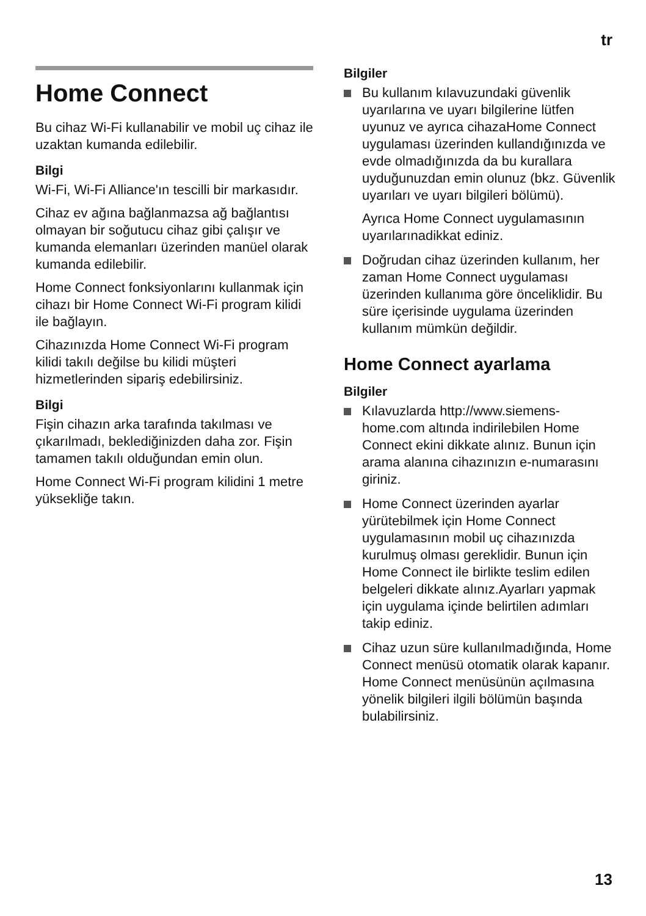tr
Home Connect
Bu cihaz Wi-Fi kullanabilir ve mobil uç cihaz ile uzaktan kumanda edilebilir.
Bilgi
Wi-Fi, Wi-Fi Alliance'ın tescilli bir markasıdır.
Cihaz ev ağına bağlanmazsa ağ bağlantısı olmayan bir soğutucu cihaz gibi çalışır ve kumanda elemanları üzerinden manüel olarak kumanda edilebilir.
Home Connect fonksiyonlarını kullanmak için cihazı bir Home Connect Wi-Fi program kilidi ile bağlayın.
Cihazınızda Home Connect Wi-Fi program kilidi takılı değilse bu kilidi müşteri hizmetlerinden sipariş edebilirsiniz.
Bilgi
Fişin cihazın arka tarafında takılması ve çıkarılmadı, beklediğinizden daha zor. Fişin tamamen takılı olduğundan emin olun.
Home Connect Wi-Fi program kilidini 1 metre yüksekliğe takın.
Bilgiler
Bu kullanım kılavuzundaki güvenlik uyarılarına ve uyarı bilgilerine lütfen uyunuz ve ayrıca cihazaHome Connect uygulaması üzerinden kullandığınızda ve evde olmadığınızda da bu kurallara uyduğunuzdan emin olunuz (bkz. Güvenlik uyarıları ve uyarı bilgileri bölümü).
Ayrıca Home Connect uygulamasının uyarılarınadikkat ediniz.
Doğrudan cihaz üzerinden kullanım, her zaman Home Connect uygulaması üzerinden kullanıma göre önceliklidir. Bu süre içerisinde uygulama üzerinden kullanım mümkün değildir.
Home Connect ayarlama
Bilgiler
Kılavuzlarda http://www.siemens-home.com altında indirilebilen Home Connect ekini dikkate alınız. Bunun için arama alanına cihazınızın e-numarasını giriniz.
Home Connect üzerinden ayarlar yürütebilmek için Home Connect uygulamasının mobil uç cihazınızda kurulmuş olması gereklidir. Bunun için Home Connect ile birlikte teslim edilen belgeleri dikkate alınız.Ayarları yapmak için uygulama içinde belirtilen adımları takip ediniz.
Cihaz uzun süre kullanılmadığında, Home Connect menüsü otomatik olarak kapanır. Home Connect menüsünün açılmasına yönelik bilgileri ilgili bölümün başında bulabilirsiniz.
13